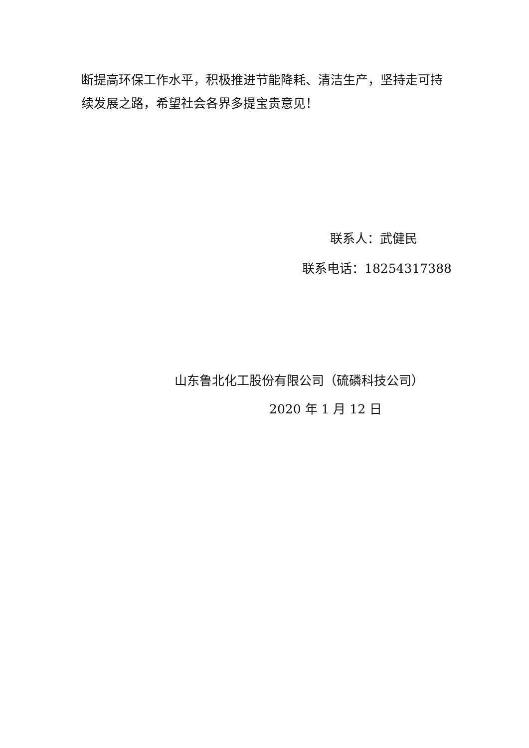断提高环保工作水平，积极推进节能降耗、清洁生产，坚持走可持续发展之路，希望社会各界多提宝贵意见！
联系人：武健民
联系电话：18254317388
山东鲁北化工股份有限公司（硫磷科技公司）
2020 年 1 月 12 日